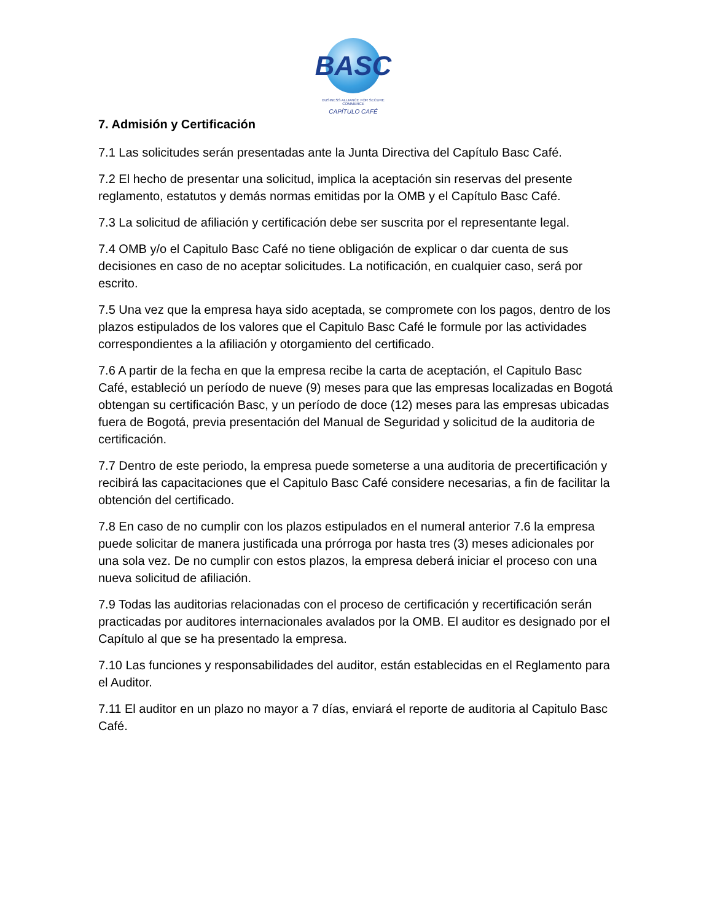BASC
BUSINESS ALLIANCE FOR SECURE COMMERCE
CAPÍTULO CAFÉ
7. Admisión y Certificación
7.1 Las solicitudes serán presentadas ante la Junta Directiva del Capítulo Basc Café.
7.2 El hecho de presentar una solicitud, implica la aceptación sin reservas del presente reglamento, estatutos y demás normas emitidas por la OMB y el Capítulo Basc Café.
7.3 La solicitud de afiliación y certificación debe ser suscrita por el representante legal.
7.4 OMB y/o el Capitulo Basc Café no tiene obligación de explicar o dar cuenta de sus decisiones en caso de no aceptar solicitudes. La notificación, en cualquier caso, será por escrito.
7.5 Una vez que la empresa haya sido aceptada, se compromete con los pagos, dentro de los plazos estipulados de los valores que el Capitulo Basc Café le formule por las actividades correspondientes a la afiliación y otorgamiento del certificado.
7.6 A partir de la fecha en que la empresa recibe la carta de aceptación, el Capitulo Basc Café, estableció un período de nueve (9) meses para que las empresas localizadas en Bogotá obtengan su certificación Basc, y un período de doce (12) meses para las empresas ubicadas fuera de Bogotá, previa presentación del Manual de Seguridad y solicitud de la auditoria de certificación.
7.7 Dentro de este periodo, la empresa puede someterse a una auditoria de precertificación y recibirá las capacitaciones que el Capitulo Basc Café considere necesarias, a fin de facilitar la obtención del certificado.
7.8 En caso de no cumplir con los plazos estipulados en el numeral anterior 7.6 la empresa puede solicitar de manera justificada una prórroga por hasta tres (3) meses adicionales por una sola vez. De no cumplir con estos plazos, la empresa deberá iniciar el proceso con una nueva solicitud de afiliación.
7.9 Todas las auditorias relacionadas con el proceso de certificación y recertificación serán practicadas por auditores internacionales avalados por la OMB. El auditor es designado por el Capítulo al que se ha presentado la empresa.
7.10 Las funciones y responsabilidades del auditor, están establecidas en el Reglamento para el Auditor.
7.11 El auditor en un plazo no mayor a 7 días, enviará el reporte de auditoria al Capitulo Basc Café.